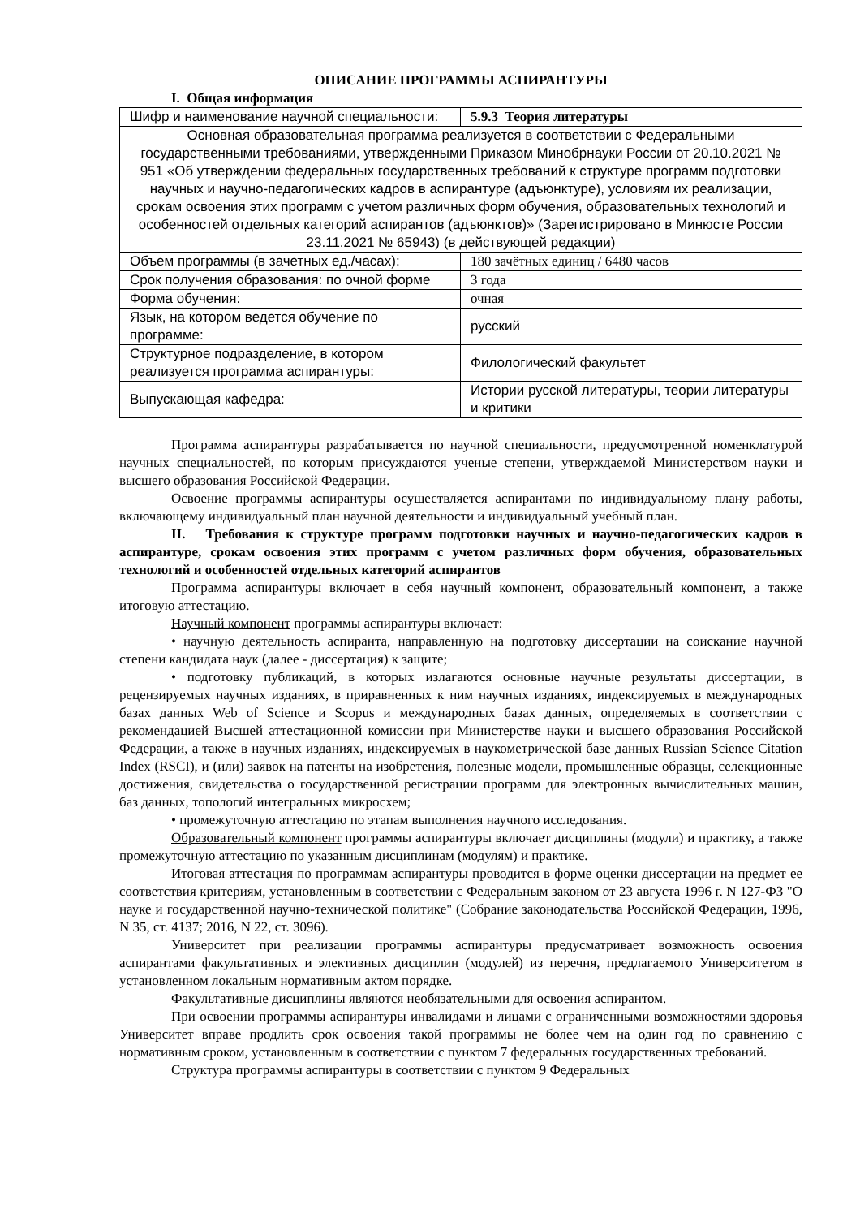ОПИСАНИЕ ПРОГРАММЫ АСПИРАНТУРЫ
I. Общая информация
| Шифр и наименование научной специальности: | 5.9.3 Теория литературы |
| Основная образовательная программа реализуется в соответствии с Федеральными государственными требованиями, утвержденными Приказом Минобрнауки России от 20.10.2021 № 951 «Об утверждении федеральных государственных требований к структуре программ подготовки научных и научно-педагогических кадров в аспирантуре (адъюнктуре), условиям их реализации, срокам освоения этих программ с учетом различных форм обучения, образовательных технологий и особенностей отдельных категорий аспирантов (адъюнктов)» (Зарегистрировано в Минюсте России 23.11.2021 № 65943) (в действующей редакции) | |
| Объем программы (в зачетных ед./часах): | 180 зачётных единиц / 6480 часов |
| Срок получения образования: по очной форме | 3 года |
| Форма обучения: | очная |
| Язык, на котором ведется обучение по программе: | русский |
| Структурное подразделение, в котором реализуется программа аспирантуры: | Филологический факультет |
| Выпускающая кафедра: | Истории русской литературы, теории литературы и критики |
Программа аспирантуры разрабатывается по научной специальности, предусмотренной номенклатурой научных специальностей, по которым присуждаются ученые степени, утверждаемой Министерством науки и высшего образования Российской Федерации.
Освоение программы аспирантуры осуществляется аспирантами по индивидуальному плану работы, включающему индивидуальный план научной деятельности и индивидуальный учебный план.
II. Требования к структуре программ подготовки научных и научно-педагогических кадров в аспирантуре, срокам освоения этих программ с учетом различных форм обучения, образовательных технологий и особенностей отдельных категорий аспирантов
Программа аспирантуры включает в себя научный компонент, образовательный компонент, а также итоговую аттестацию.
Научный компонент программы аспирантуры включает:
• научную деятельность аспиранта, направленную на подготовку диссертации на соискание научной степени кандидата наук (далее - диссертация) к защите;
• подготовку публикаций, в которых излагаются основные научные результаты диссертации, в рецензируемых научных изданиях, в приравненных к ним научных изданиях, индексируемых в международных базах данных Web of Science и Scopus и международных базах данных, определяемых в соответствии с рекомендацией Высшей аттестационной комиссии при Министерстве науки и высшего образования Российской Федерации, а также в научных изданиях, индексируемых в наукометрической базе данных Russian Science Citation Index (RSCI), и (или) заявок на патенты на изобретения, полезные модели, промышленные образцы, селекционные достижения, свидетельства о государственной регистрации программ для электронных вычислительных машин, баз данных, топологий интегральных микросхем;
• промежуточную аттестацию по этапам выполнения научного исследования.
Образовательный компонент программы аспирантуры включает дисциплины (модули) и практику, а также промежуточную аттестацию по указанным дисциплинам (модулям) и практике.
Итоговая аттестация по программам аспирантуры проводится в форме оценки диссертации на предмет ее соответствия критериям, установленным в соответствии с Федеральным законом от 23 августа 1996 г. N 127-ФЗ "О науке и государственной научно-технической политике" (Собрание законодательства Российской Федерации, 1996, N 35, ст. 4137; 2016, N 22, ст. 3096).
Университет при реализации программы аспирантуры предусматривает возможность освоения аспирантами факультативных и элективных дисциплин (модулей) из перечня, предлагаемого Университетом в установленном локальным нормативным актом порядке.
Факультативные дисциплины являются необязательными для освоения аспирантом.
При освоении программы аспирантуры инвалидами и лицами с ограниченными возможностями здоровья Университет вправе продлить срок освоения такой программы не более чем на один год по сравнению с нормативным сроком, установленным в соответствии с пунктом 7 федеральных государственных требований.
Структура программы аспирантуры в соответствии с пунктом 9 Федеральных